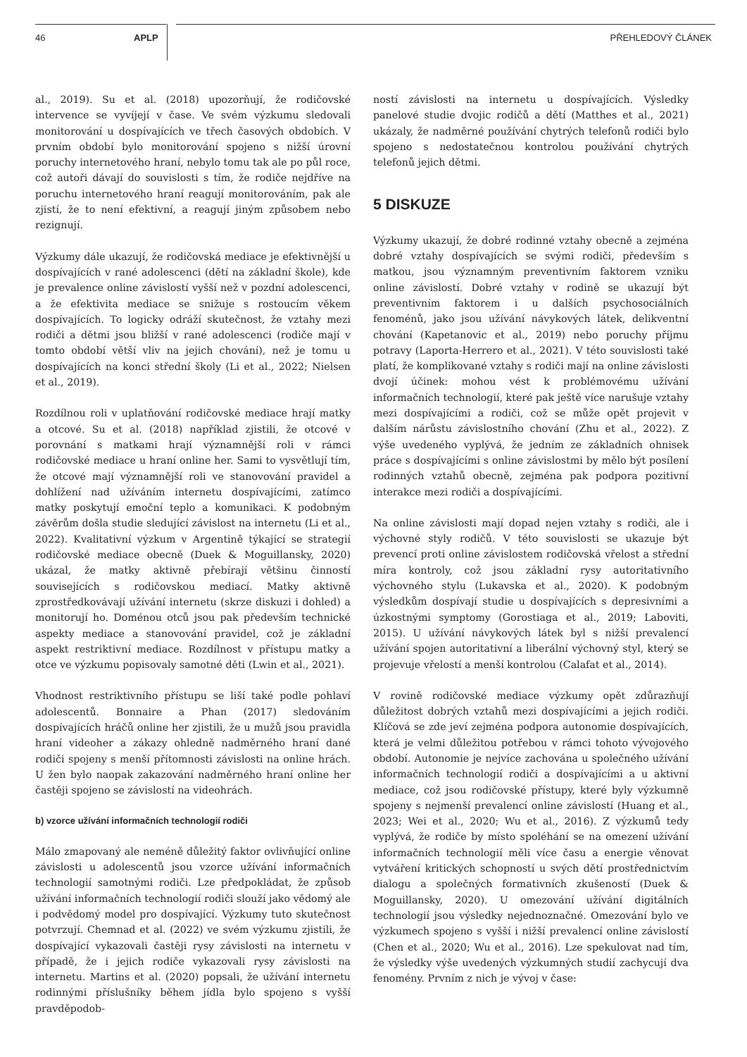46 APLP PŘEHLEDOVÝ ČLÁNEK
al., 2019). Su et al. (2018) upozorňují, že rodičovské intervence se vyvíjejí v čase. Ve svém výzkumu sledovali monitorování u dospívajících ve třech časových obdobích. V prvním období bylo monitorování spojeno s nižší úrovní poruchy internetového hraní, nebylo tomu tak ale po půl roce, což autoři dávají do souvislosti s tím, že rodiče nejdříve na poruchu internetového hraní reagují monitorováním, pak ale zjistí, že to není efektivní, a reagují jiným způsobem nebo rezignují.
Výzkumy dále ukazují, že rodičovská mediace je efektivnější u dospívajících v rané adolescenci (dětí na základní škole), kde je prevalence online závislostí vyšší než v pozdní adolescenci, a že efektivita mediace se snižuje s rostoucím věkem dospívajících. To logicky odráží skutečnost, že vztahy mezi rodiči a dětmi jsou bližší v rané adolescenci (rodiče mají v tomto období větší vliv na jejich chování), než je tomu u dospívajících na konci střední školy (Li et al., 2022; Nielsen et al., 2019).
Rozdílnou roli v uplatňování rodičovské mediace hrají matky a otcové. Su et al. (2018) například zjistili, že otcové v porovnání s matkami hrají významnější roli v rámci rodičovské mediace u hraní online her. Sami to vysvětlují tím, že otcové mají významnější roli ve stanovování pravidel a dohlížení nad užíváním internetu dospívajícími, zatímco matky poskytují emoční teplo a komunikaci. K podobným závěrům došla studie sledující závislost na internetu (Li et al., 2022). Kvalitativní výzkum v Argentině týkající se strategií rodičovské mediace obecně (Duek & Moguillansky, 2020) ukázal, že matky aktivně přebírají většinu činností souvisejících s rodičovskou mediací. Matky aktivně zprostředkovávají užívání internetu (skrze diskuzi i dohled) a monitorují ho. Doménou otců jsou pak především technické aspekty mediace a stanovování pravidel, což je základní aspekt restriktivní mediace. Rozdílnost v přístupu matky a otce ve výzkumu popisovaly samotné děti (Lwin et al., 2021).
Vhodnost restriktivního přístupu se liší také podle pohlaví adolescentů. Bonnaire a Phan (2017) sledováním dospívajících hráčů online her zjistili, že u mužů jsou pravidla hraní videoher a zákazy ohledně nadměrného hraní dané rodiči spojeny s menší přítomnosti závislosti na online hrách. U žen bylo naopak zakazování nadměrného hraní online her častěji spojeno se závislostí na videohrách.
b) vzorce užívání informačních technologií rodiči
Málo zmapovaný ale neméně důležitý faktor ovlivňující online závislosti u adolescentů jsou vzorce užívání informačních technologií samotnými rodiči. Lze předpokládat, že způsob užívání informačních technologií rodiči slouží jako vědomý ale i podvědomý model pro dospívající. Výzkumy tuto skutečnost potvrzují. Chemnad et al. (2022) ve svém výzkumu zjistili, že dospívající vykazovali častěji rysy závislosti na internetu v případě, že i jejich rodiče vykazovali rysy závislosti na internetu. Martins et al. (2020) popsali, že užívání internetu rodinnými příslušníky během jídla bylo spojeno s vyšší pravděpodob-
ností závislosti na internetu u dospívajících. Výsledky panelové studie dvojic rodičů a dětí (Matthes et al., 2021) ukázaly, že nadměrné používání chytrých telefonů rodiči bylo spojeno s nedostatečnou kontrolou používání chytrých telefonů jejich dětmi.
5 DISKUZE
Výzkumy ukazují, že dobré rodinné vztahy obecně a zejména dobré vztahy dospívajících se svými rodiči, především s matkou, jsou významným preventivním faktorem vzniku online závislostí. Dobré vztahy v rodině se ukazují být preventivním faktorem i u dalších psychosociálních fenoménů, jako jsou užívání návykových látek, delikventní chování (Kapetanovic et al., 2019) nebo poruchy příjmu potravy (Laporta-Herrero et al., 2021). V této souvislosti také platí, že komplikované vztahy s rodiči mají na online závislosti dvojí účinek: mohou vést k problémovému užívání informačních technologií, které pak ještě více narušuje vztahy mezi dospívajícími a rodiči, což se může opět projevit v dalším nárůstu závislostního chování (Zhu et al., 2022). Z výše uvedeného vyplývá, že jedním ze základních ohnisek práce s dospívajícími s online závislostmi by mělo být posílení rodinných vztahů obecně, zejména pak podpora pozitivní interakce mezi rodiči a dospívajícími.
Na online závislosti mají dopad nejen vztahy s rodiči, ale i výchovné styly rodičů. V této souvislosti se ukazuje být prevencí proti online závislostem rodičovská vřelost a střední míra kontroly, což jsou základní rysy autoritativního výchovného stylu (Lukavska et al., 2020). K podobným výsledkům dospívají studie u dospívajících s depresivními a úzkostnými symptomy (Gorostiaga et al., 2019; Laboviti, 2015). U užívání návykových látek byl s nižší prevalencí užívání spojen autoritativní a liberální výchovný styl, který se projevuje vřelostí a menší kontrolou (Calafat et al., 2014).
V rovině rodičovské mediace výzkumy opět zdůrazňují důležitost dobrých vztahů mezi dospívajícími a jejich rodiči. Klíčová se zde jeví zejména podpora autonomie dospívajících, která je velmi důležitou potřebou v rámci tohoto vývojového období. Autonomie je nejvíce zachována u společného užívání informačních technologií rodiči a dospívajícími a u aktivní mediace, což jsou rodičovské přístupy, které byly výzkumně spojeny s nejmenší prevalencí online závislostí (Huang et al., 2023; Wei et al., 2020; Wu et al., 2016). Z výzkumů tedy vyplývá, že rodiče by místo spoléhání se na omezení užívání informačních technologií měli více času a energie věnovat vytváření kritických schopností u svých dětí prostřednictvím dialogu a společných formativních zkušeností (Duek & Moguillansky, 2020). U omezování užívání digitálních technologií jsou výsledky nejednoznačné. Omezování bylo ve výzkumech spojeno s vyšší i nižší prevalencí online závislostí (Chen et al., 2020; Wu et al., 2016). Lze spekulovat nad tím, že výsledky výše uvedených výzkumných studií zachycují dva fenomény. Prvním z nich je vývoj v čase: